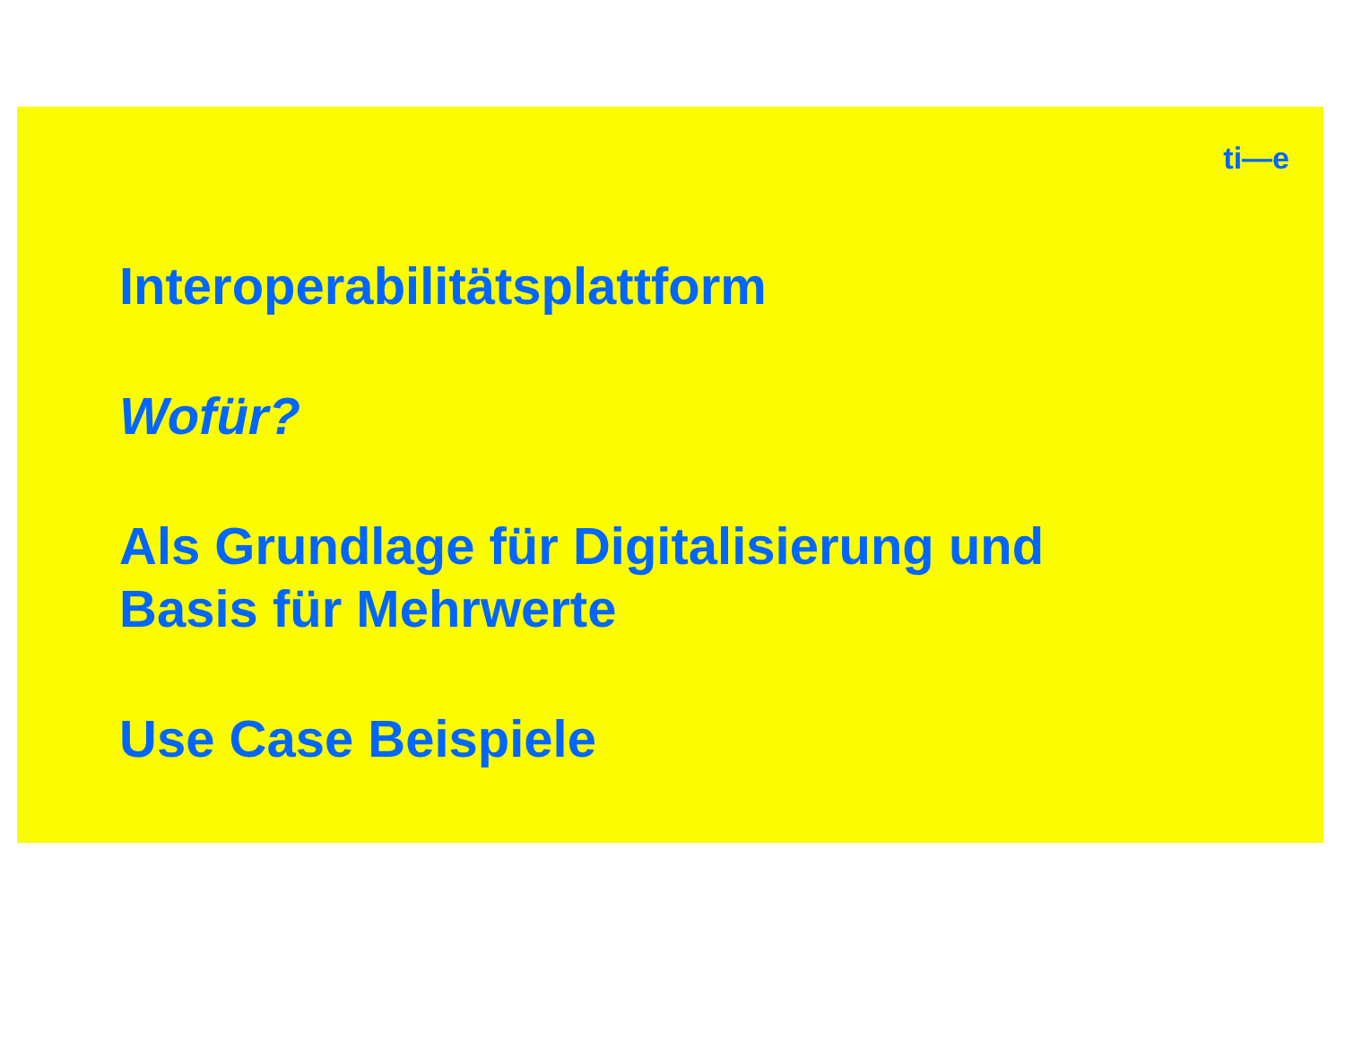ti—e
Interoperabilitätsplattform
Wofür?
Als Grundlage für Digitalisierung und
Basis für Mehrwerte
Use Case Beispiele